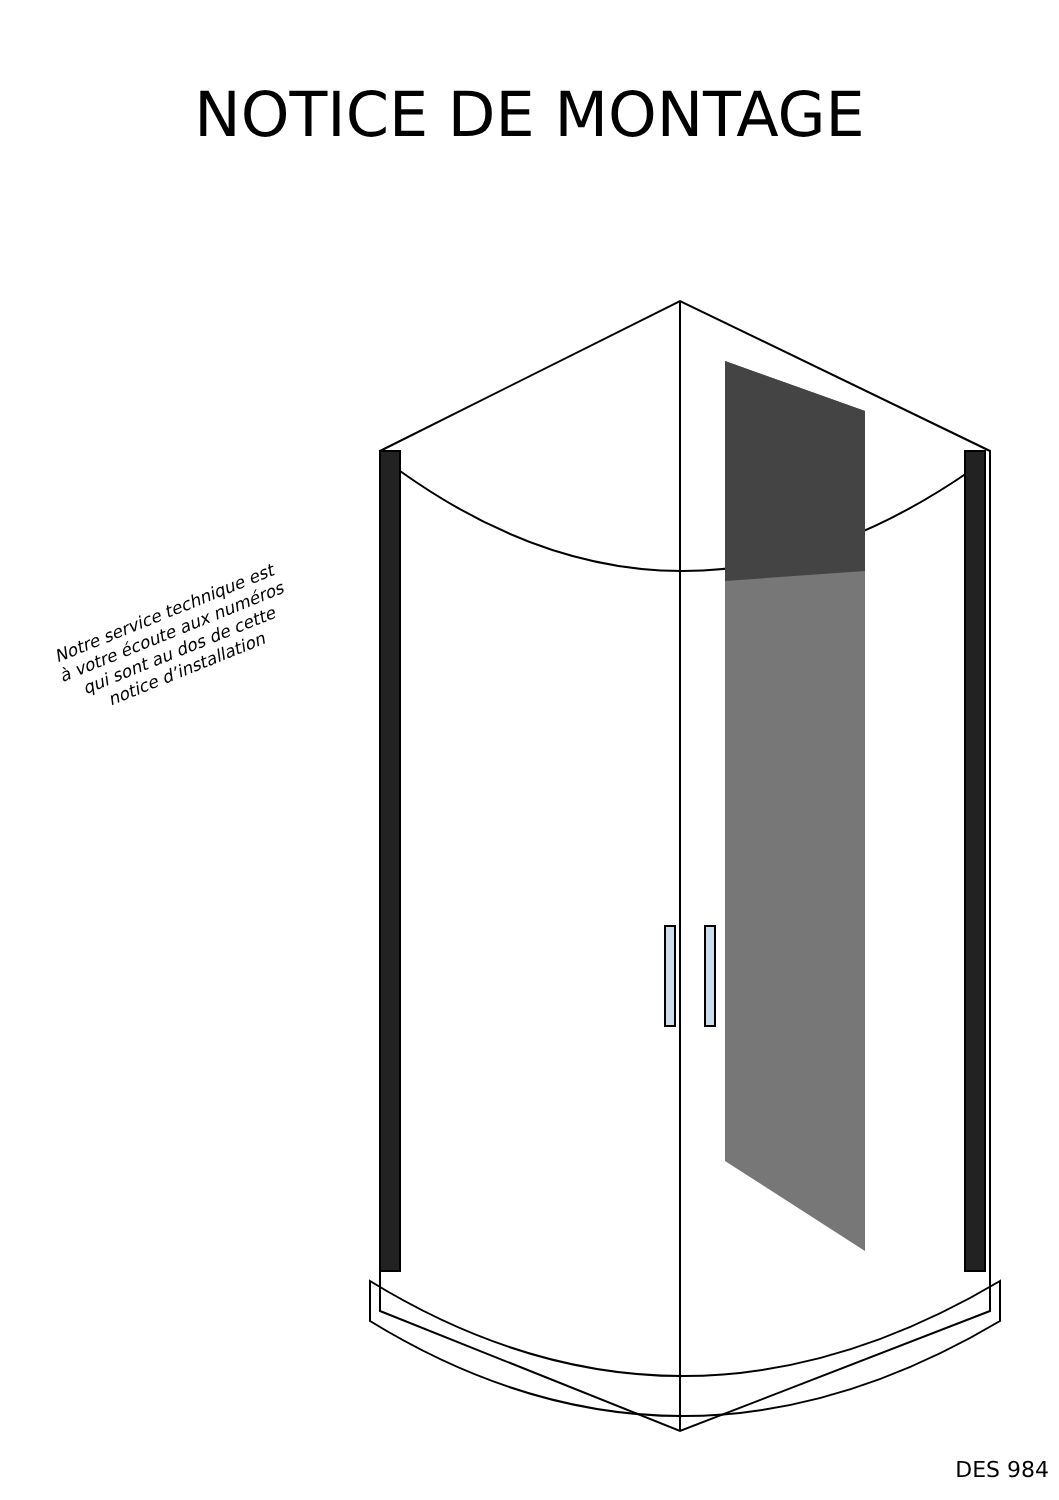NOTICE DE MONTAGE
Notre service technique est
à votre écoute aux numéros
qui sont au dos de cette
notice d’installation
DES 984